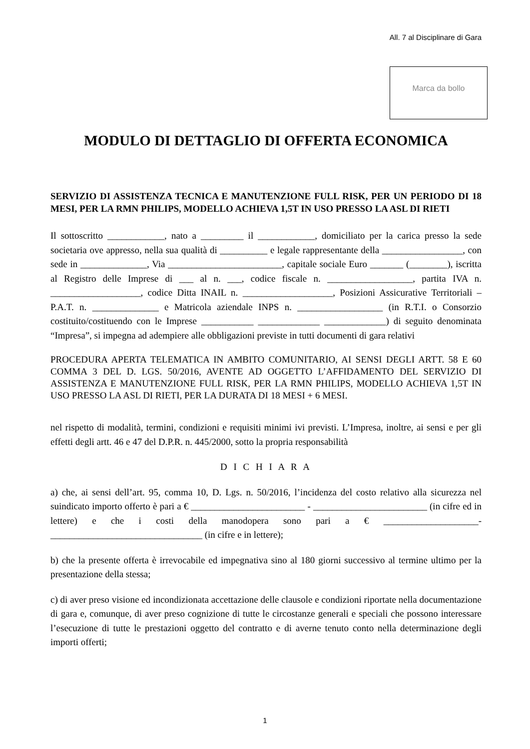All. 7 al Disciplinare di Gara
Marca da bollo
MODULO DI DETTAGLIO DI OFFERTA ECONOMICA
SERVIZIO DI ASSISTENZA TECNICA E MANUTENZIONE FULL RISK, PER UN PERIODO DI 18 MESI, PER LA RMN PHILIPS, MODELLO ACHIEVA 1,5T IN USO PRESSO LA ASL DI RIETI
Il sottoscritto ____________, nato a _________ il ____________, domiciliato per la carica presso la sede societaria ove appresso, nella sua qualità di __________ e legale rappresentante della _________________, con sede in ______________, Via ________________________, capitale sociale Euro _______ (________), iscritta al Registro delle Imprese di ___ al n. ___, codice fiscale n. __________________, partita IVA n. ___________________, codice Ditta INAIL n. ___________________, Posizioni Assicurative Territoriali – P.A.T. n. ______________ e Matricola aziendale INPS n. __________________ (in R.T.I. o Consorzio costituito/costituendo con le Imprese ___________ _____________ _____________) di seguito denominata “Impresa”, si impegna ad adempiere alle obbligazioni previste in tutti documenti di gara relativi
PROCEDURA APERTA TELEMATICA IN AMBITO COMUNITARIO, AI SENSI DEGLI ARTT. 58 E 60 COMMA 3 DEL D. LGS. 50/2016, AVENTE AD OGGETTO L’AFFIDAMENTO DEL SERVIZIO DI ASSISTENZA E MANUTENZIONE FULL RISK, PER LA RMN PHILIPS, MODELLO ACHIEVA 1,5T IN USO PRESSO LA ASL DI RIETI, PER LA DURATA DI 18 MESI + 6 MESI.
nel rispetto di modalità, termini, condizioni e requisiti minimi ivi previsti. L’Impresa, inoltre, ai sensi e per gli effetti degli artt. 46 e 47 del D.P.R. n. 445/2000, sotto la propria responsabilità
D I C H I A R A
a) che, ai sensi dell’art. 95, comma 10, D. Lgs. n. 50/2016, l’incidenza del costo relativo alla sicurezza nel suindicato importo offerto è pari a € ________________________ - ________________________ (in cifre ed in lettere) e che i costi della manodopera sono pari a € ____________________-________________________________ (in cifre e in lettere);
b) che la presente offerta è irrevocabile ed impegnativa sino al 180 giorni successivo al termine ultimo per la presentazione della stessa;
c) di aver preso visione ed incondizionata accettazione delle clausole e condizioni riportate nella documentazione di gara e, comunque, di aver preso cognizione di tutte le circostanze generali e speciali che possono interessare l’esecuzione di tutte le prestazioni oggetto del contratto e di averne tenuto conto nella determinazione degli importi offerti;
1